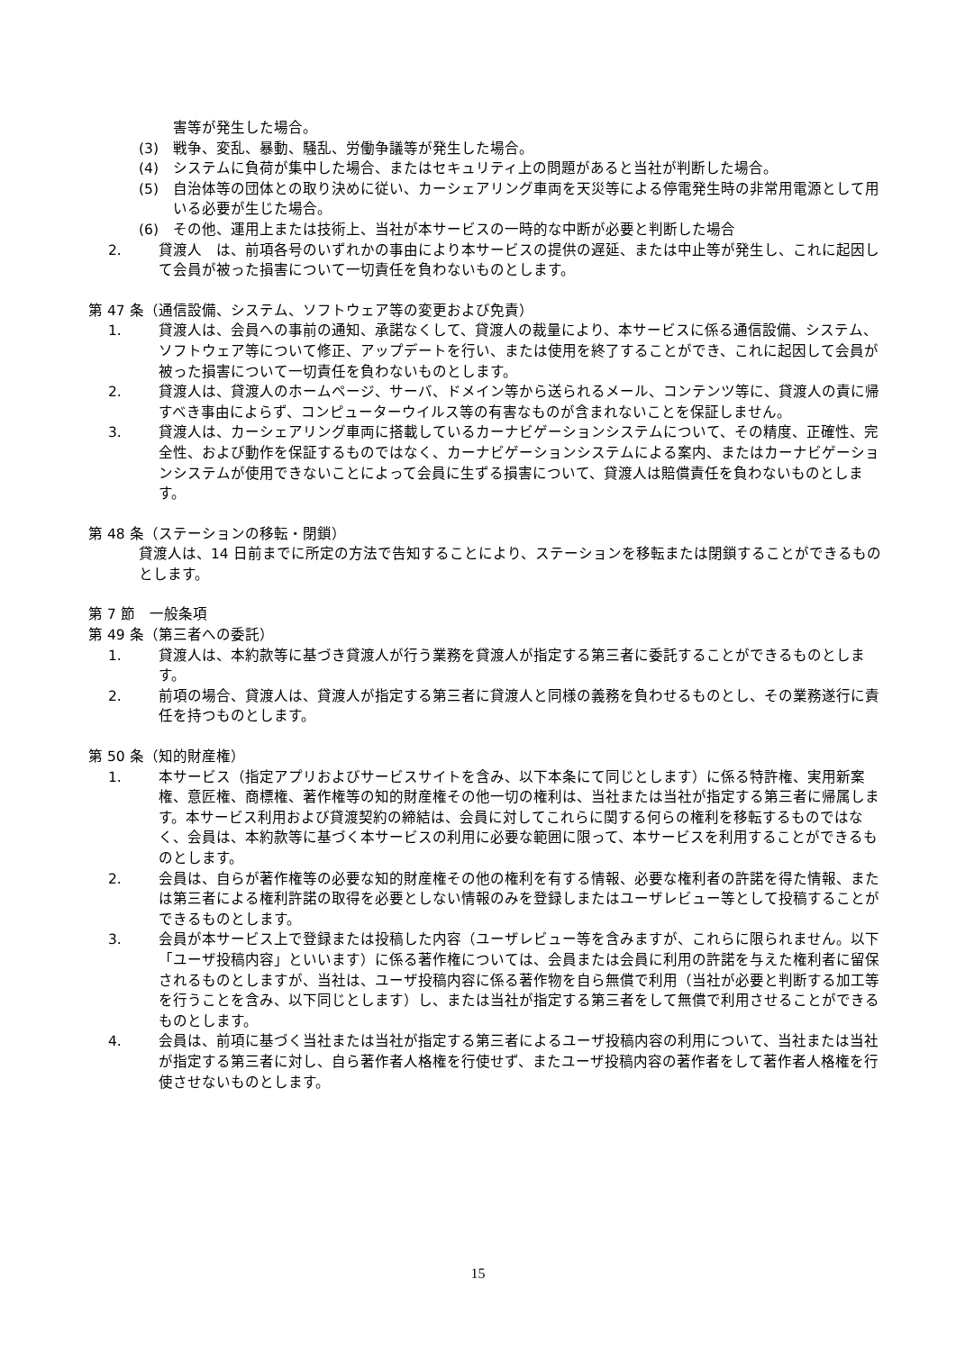害等が発生した場合。
(3) 戦争、変乱、暴動、騒乱、労働争議等が発生した場合。
(4) システムに負荷が集中した場合、またはセキュリティ上の問題があると当社が判断した場合。
(5) 自治体等の団体との取り決めに従い、カーシェアリング車両を天災等による停電発生時の非常用電源として用いる必要が生じた場合。
(6) その他、運用上または技術上、当社が本サービスの一時的な中断が必要と判断した場合
2. 貸渡人　は、前項各号のいずれかの事由により本サービスの提供の遅延、または中止等が発生し、これに起因して会員が被った損害について一切責任を負わないものとします。
第 47 条（通信設備、システム、ソフトウェア等の変更および免責）
1. 貸渡人は、会員への事前の通知、承諾なくして、貸渡人の裁量により、本サービスに係る通信設備、システム、ソフトウェア等について修正、アップデートを行い、または使用を終了することができ、これに起因して会員が被った損害について一切責任を負わないものとします。
2. 貸渡人は、貸渡人のホームページ、サーバ、ドメイン等から送られるメール、コンテンツ等に、貸渡人の責に帰すべき事由によらず、コンピューターウイルス等の有害なものが含まれないことを保証しません。
3. 貸渡人は、カーシェアリング車両に搭載しているカーナビゲーションシステムについて、その精度、正確性、完全性、および動作を保証するものではなく、カーナビゲーションシステムによる案内、またはカーナビゲーションシステムが使用できないことによって会員に生ずる損害について、貸渡人は賠償責任を負わないものとします。
第 48 条（ステーションの移転・閉鎖）
貸渡人は、14 日前までに所定の方法で告知することにより、ステーションを移転または閉鎖することができるものとします。
第 7 節　一般条項
第 49 条（第三者への委託）
1. 貸渡人は、本約款等に基づき貸渡人が行う業務を貸渡人が指定する第三者に委託することができるものとします。
2. 前項の場合、貸渡人は、貸渡人が指定する第三者に貸渡人と同様の義務を負わせるものとし、その業務遂行に責任を持つものとします。
第 50 条（知的財産権）
1. 本サービス（指定アプリおよびサービスサイトを含み、以下本条にて同じとします）に係る特許権、実用新案権、意匠権、商標権、著作権等の知的財産権その他一切の権利は、当社または当社が指定する第三者に帰属します。本サービス利用および貸渡契約の締結は、会員に対してこれらに関する何らの権利を移転するものではなく、会員は、本約款等に基づく本サービスの利用に必要な範囲に限って、本サービスを利用することができるものとします。
2. 会員は、自らが著作権等の必要な知的財産権その他の権利を有する情報、必要な権利者の許諾を得た情報、または第三者による権利許諾の取得を必要としない情報のみを登録しまたはユーザレビュー等として投稿することができるものとします。
3. 会員が本サービス上で登録または投稿した内容（ユーザレビュー等を含みますが、これらに限られません。以下「ユーザ投稿内容」といいます）に係る著作権については、会員または会員に利用の許諾を与えた権利者に留保されるものとしますが、当社は、ユーザ投稿内容に係る著作物を自ら無償で利用（当社が必要と判断する加工等を行うことを含み、以下同じとします）し、または当社が指定する第三者をして無償で利用させることができるものとします。
4. 会員は、前項に基づく当社または当社が指定する第三者によるユーザ投稿内容の利用について、当社または当社が指定する第三者に対し、自ら著作者人格権を行使せず、またユーザ投稿内容の著作者をして著作者人格権を行使させないものとします。
15